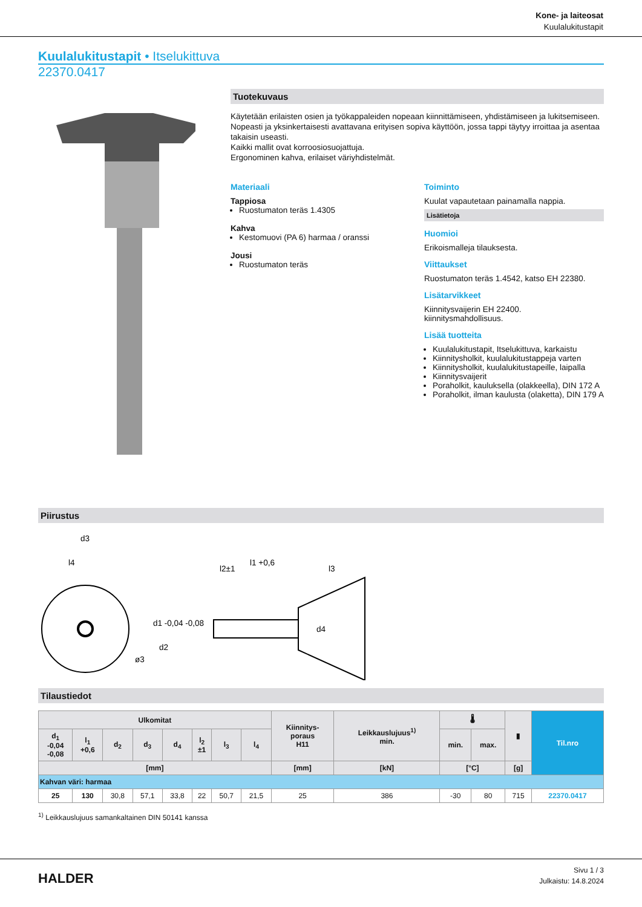Kone- ja laiteosat
Kuulalukitustapit
Kuulalukitustapit • Itselukittuva
22370.0417
Tuotekuvaus
Käytetään erilaisten osien ja työkappaleiden nopeaan kiinnittämiseen, yhdistämiseen ja lukitsemiseen. Nopeasti ja yksinkertaisesti avattavana erityisen sopiva käyttöön, jossa tappi täytyy irroittaa ja asentaa takaisin useasti.
Kaikki mallit ovat korroosiosuojattuja.
Ergonominen kahva, erilaiset väriyhdistelmät.
Materiaali
Tappiosa
Ruostumaton teräs 1.4305
Kahva
Kestomuovi (PA 6) harmaa / oranssi
Jousi
Ruostumaton teräs
Toiminto
Kuulat vapautetaan painamalla nappia.
Lisätietoja
Huomioi
Erikoismalleja tilauksesta.
Viittaukset
Ruostumaton teräs 1.4542, katso EH 22380.
Lisätarvikkeet
Kiinnitysvaijerin EH 22400.
kiinnitysmahdollisuus.
Lisää tuotteita
Kuulalukitustapit, Itselukittuva, karkaistu
Kiinnitysholkit, kuulalukitustappeja varten
Kiinnitysholkit, kuulalukitustapeille, laipalla
Kiinnitysvaijerit
Poraholkit, kauluksella (olakkeella), DIN 172 A
Poraholkit, ilman kaulusta (olaketta), DIN 179 A
Piirustus
d3
l4
l2±1
l1 +0,6
l3
d1 -0,04 -0,08
d2
d4
ø3
Tilaustiedot
| Ulkomitat | | | | | | | | Kiinnitys- poraus H11 | Leikkauslujuus<sup>1)</sup> min. | 🌡 | | ▮ | Til.nro |
| --- | --- | --- | --- | --- | --- | --- | --- | --- | --- | --- | --- | --- | --- |
| d<sub>1</sub> -0,04 -0,08 | l<sub>1</sub> +0,6 | d<sub>2</sub> | d<sub>3</sub> | d<sub>4</sub> | l<sub>2</sub> ±1 | l<sub>3</sub> | l<sub>4</sub> | | | min. | max. | | |
| [mm] | | | | | | | | [mm] | [kN] | [°C] | | [g] | |
| Kahvan väri: harmaa | | | | | | | | | | | | | |
| 25 | 130 | 30,8 | 57,1 | 33,8 | 22 | 50,7 | 21,5 | 25 | 386 | -30 | 80 | 715 | 22370.0417 |
<sup>1)</sup> Leikkauslujuus samankaltainen DIN 50141 kanssa
HALDER
Sivu 1 / 3
Julkaistu: 14.8.2024